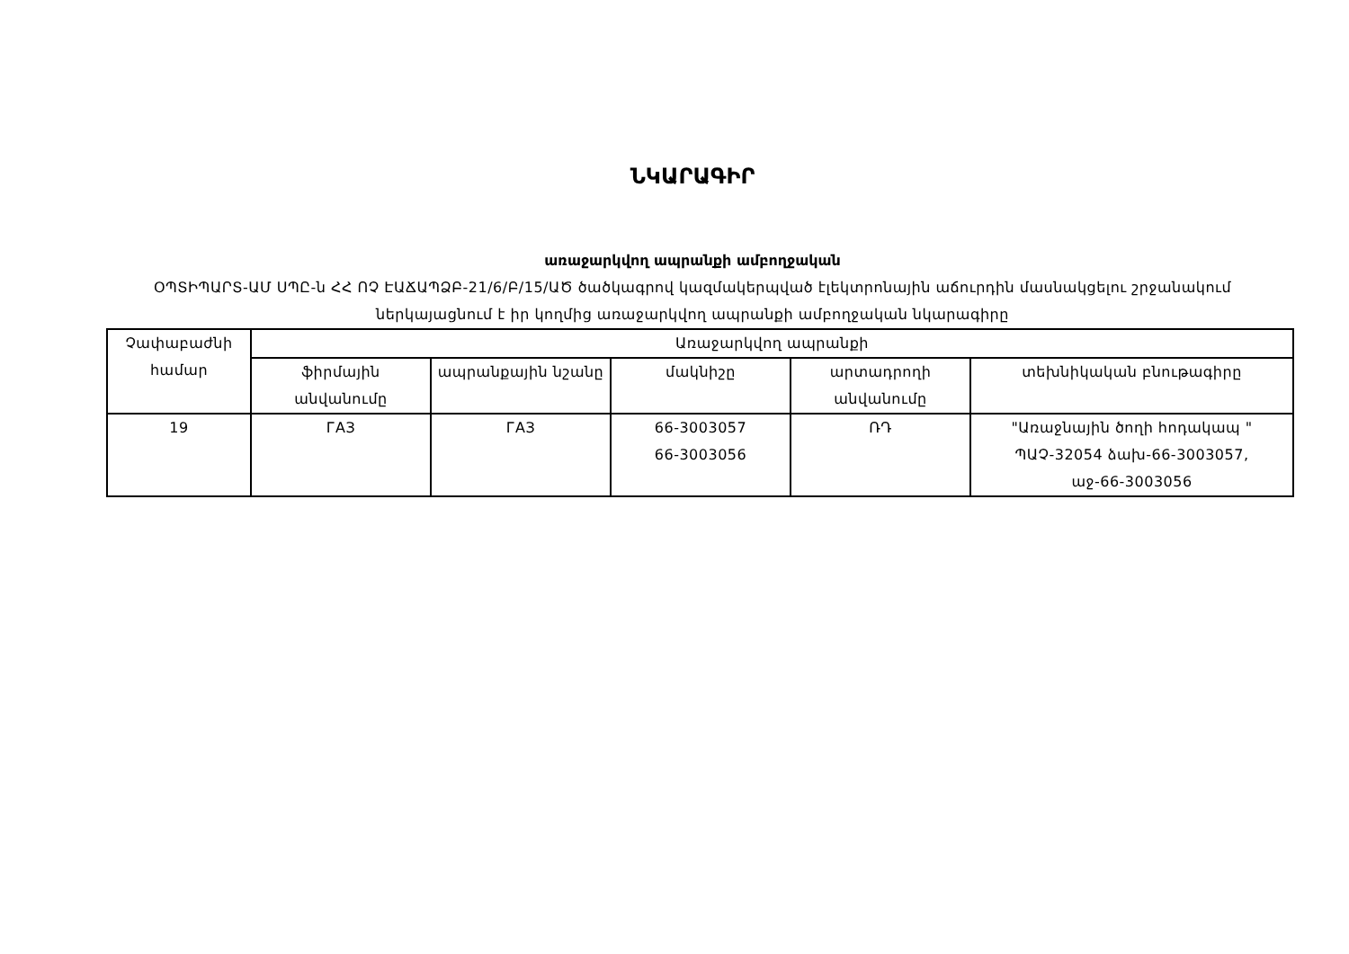ՆԿԱՐԱԳԻՐ
առաջարկվող ապրանքի ամբողջական
ՕՊՏԻՊԱՐՏ-ԱՄ ՍՊԸ-ն ՀՀ ՈՉ ԷԱՃԱՊՁԲ-21/6/Բ/15/ԱԾ ծածկագրով կազմակերպված էլեկտրոնային աճուրդին մասնակցելու շրջանակում ներկայացնում է իր կողմից առաջարկվող ապրանքի ամբողջական նկարագիրը
| Չափաբաժնի համար | Առաջարկվող ապրանքի | | | | |
| --- | --- | --- | --- | --- | --- |
| | ֆիրմային անվանումը | ապրանքային նշանը | մակնիշը | արտադրողի անվանումը | տեխնիկական բնութագիրը |
| 19 | ГАЗ | ГАЗ | 66-3003057 66-3003056 | ՌԴ | "Առաջնային ծողի հոդակապ " ՊԱՉ-32054 ձախ-66-3003057, աջ-66-3003056 |